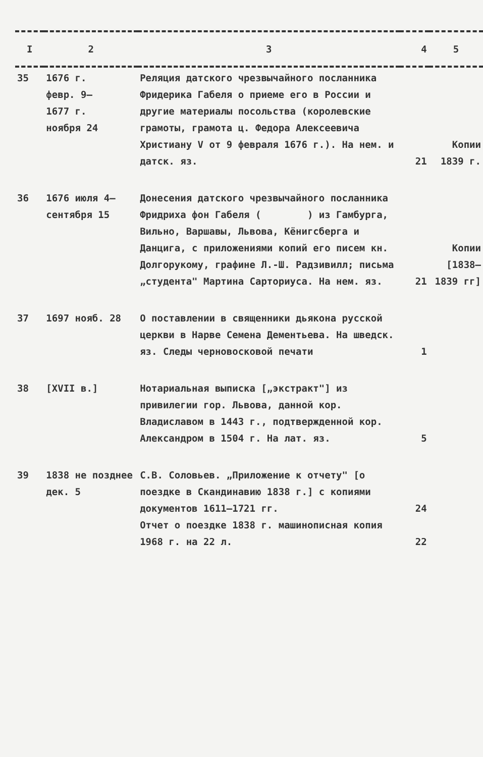| I | 2 | 3 | 4 | 5 |
| --- | --- | --- | --- | --- |
| 35 | 1676 г. февр. 9– 1677 г. ноября 24 | Реляция датского чрезвычайного посланника Фридерика Габеля о приеме его в России и другие материалы посольства (королевские грамоты, грамота ц. Федора Алексеевича Христиану V от 9 февраля 1676 г.). На нем. и датск. яз. | 21 | Копии 1839 г. |
| 36 | 1676 июля 4– сентября 15 | Донесения датского чрезвычайного посланника Фридриха фон Габеля ( ) из Гамбурга, Вильно, Варшавы, Львова, Кёнигсберга и Данцига, с приложениями копий его писем кн. Долгорукому, графине Л.-Ш. Радзивилл; письма „студента" Мартина Сарториуса. На нем. яз. | 21 | Копии [1838– 1839 гг] |
| 37 | 1697 нояб. 28 | О поставлении в священники дьякона русской церкви в Нарве Семена Дементьева. На шведск. яз. Следы черновосковой печати | 1 | |
| 38 | [XVII в.] | Нотариальная выписка [„экстракт"] из привилегии гор. Львова, данной кор. Владиславом в 1443 г., подтвержденной кор. Александром в 1504 г. На лат. яз. | 5 | |
| 39 | 1838 не позднее дек. 5 | С.В. Соловьев. „Приложение к отчету" [о поездке в Скандинавию 1838 г.] с копиями документов 1611–1721 гг. Отчет о поездке 1838 г. машинописная копия 1968 г. на 22 л. | 24 22 | |